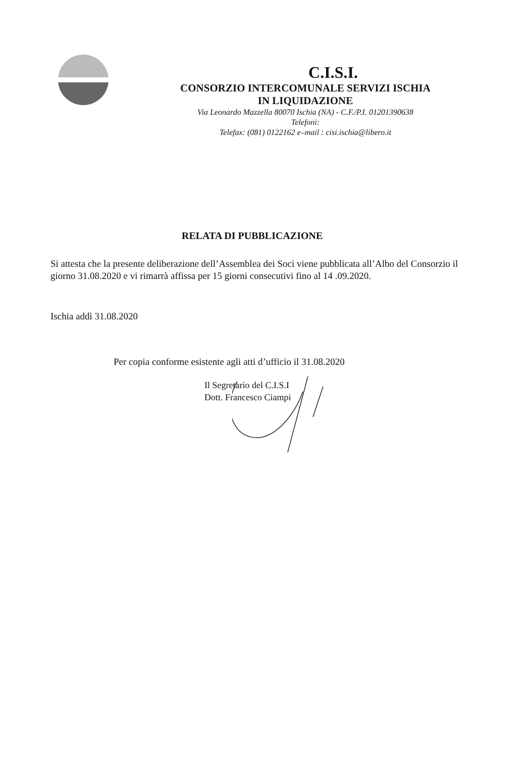C.I.S.I.
CONSORZIO INTERCOMUNALE SERVIZI ISCHIA
IN LIQUIDAZIONE
Via Leonardo Mazzella 80070 Ischia (NA) - C.F./P.I. 01201390638
Telefoni:
Telefax: (081) 0122162 e–mail : cisi.ischia@libero.it
RELATA DI PUBBLICAZIONE
Si attesta che la presente deliberazione dell’Assemblea dei Soci viene pubblicata all’Albo del Consorzio il giorno 31.08.2020 e vi rimarrà affissa per 15 giorni consecutivi fino al 14 .09.2020.
Ischia addì 31.08.2020
Per copia conforme esistente agli atti d’ufficio il 31.08.2020
Il Segretario del C.I.S.I
Dott. Francesco Ciampi